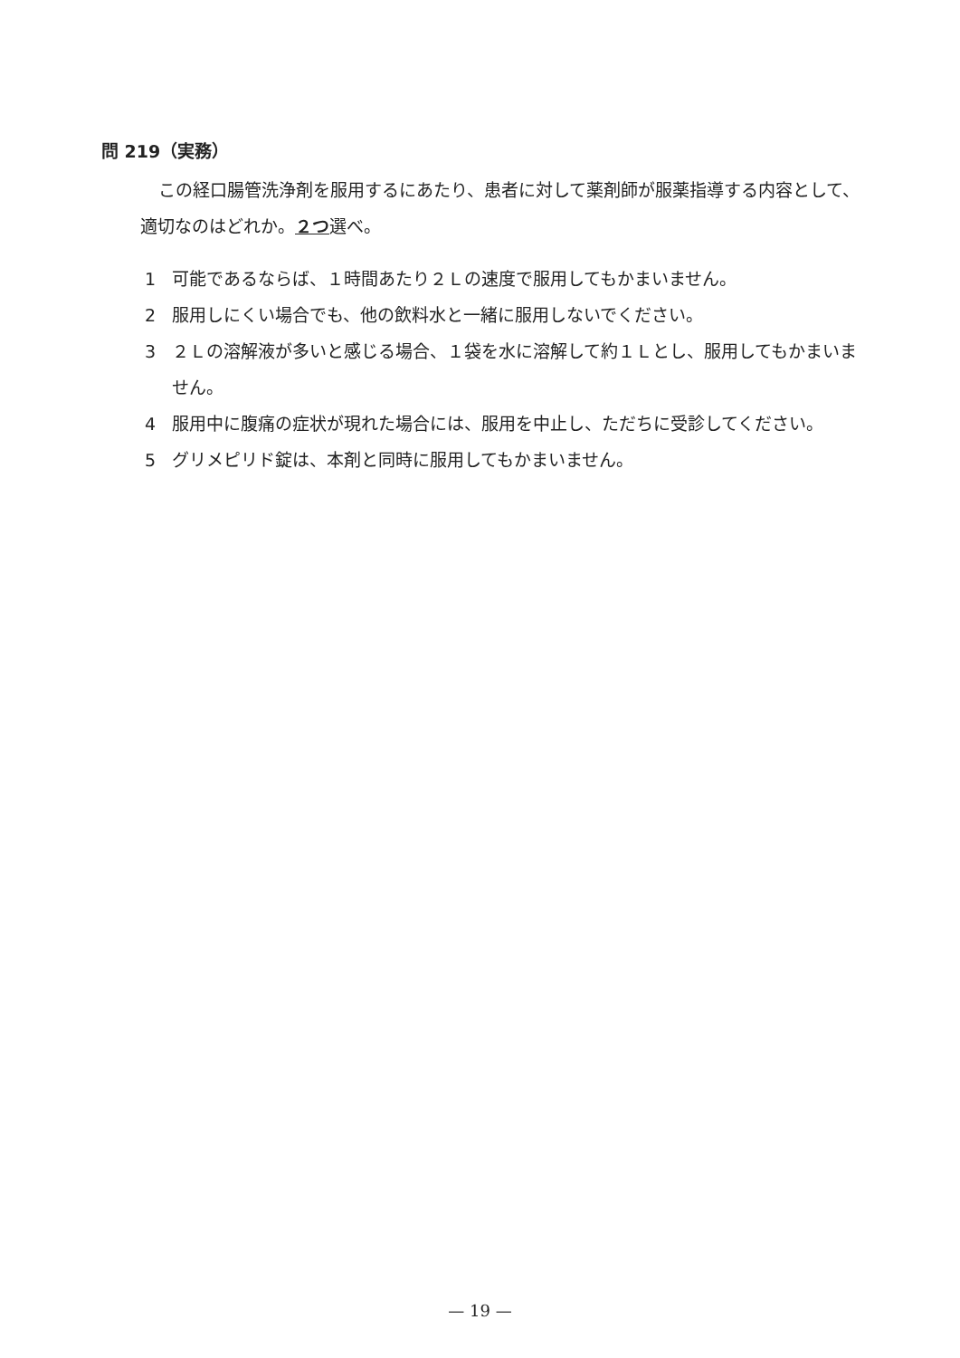問 219（実務）
この経口腸管洗浄剤を服用するにあたり、患者に対して薬剤師が服薬指導する内容として、適切なのはどれか。２つ選べ。
1 可能であるならば、１時間あたり２Ｌの速度で服用してもかまいません。
2 服用しにくい場合でも、他の飲料水と一緒に服用しないでください。
3 ２Ｌの溶解液が多いと感じる場合、１袋を水に溶解して約１Ｌとし、服用してもかまいません。
4 服用中に腹痛の症状が現れた場合には、服用を中止し、ただちに受診してください。
5 グリメピリド錠は、本剤と同時に服用してもかまいません。
— 19 —